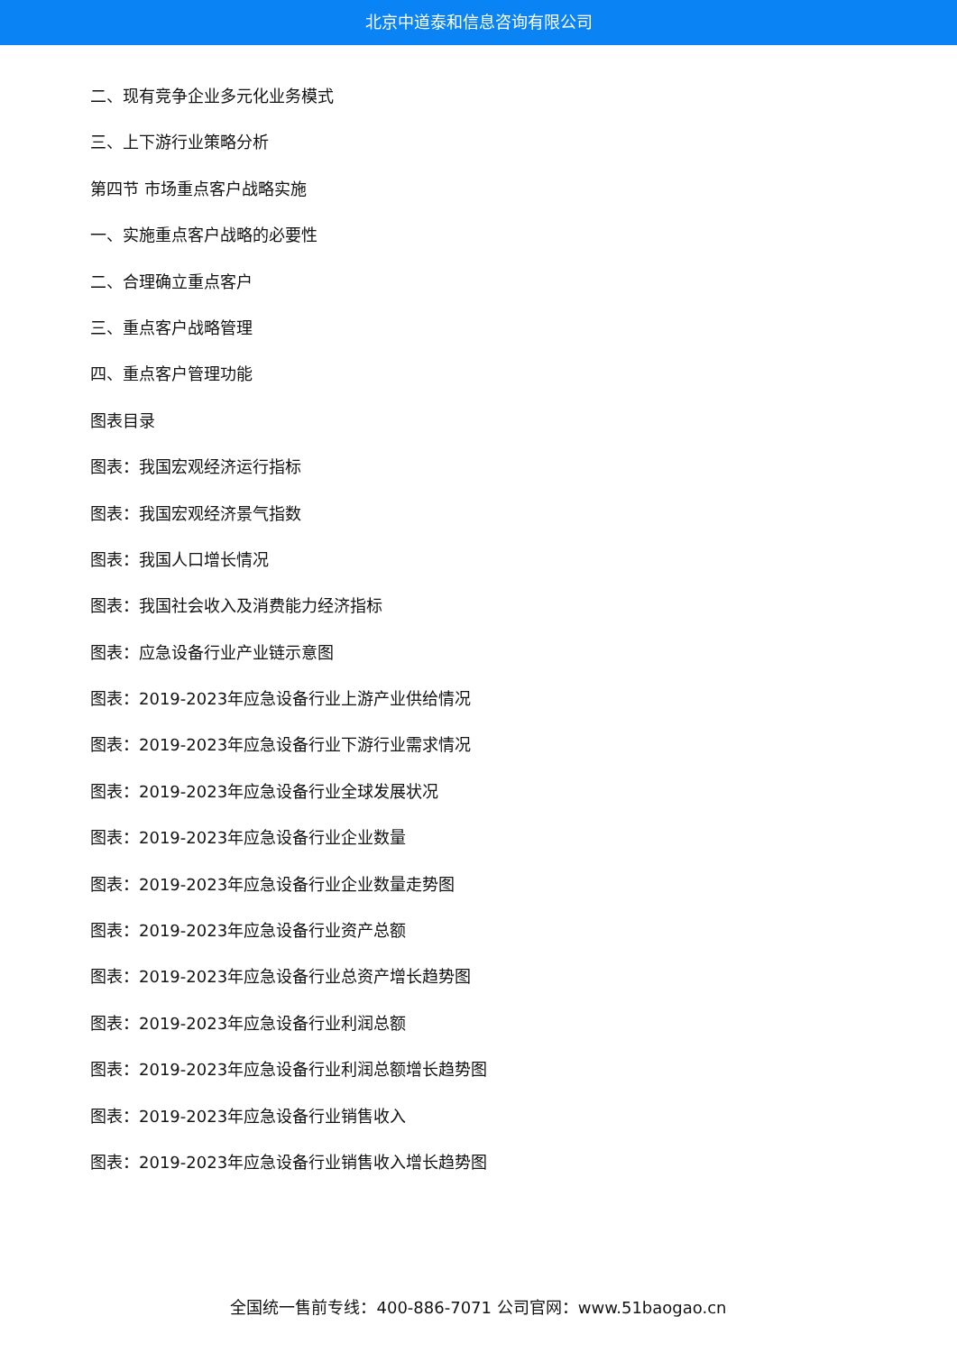北京中道泰和信息咨询有限公司
二、现有竞争企业多元化业务模式
三、上下游行业策略分析
第四节 市场重点客户战略实施
一、实施重点客户战略的必要性
二、合理确立重点客户
三、重点客户战略管理
四、重点客户管理功能
图表目录
图表：我国宏观经济运行指标
图表：我国宏观经济景气指数
图表：我国人口增长情况
图表：我国社会收入及消费能力经济指标
图表：应急设备行业产业链示意图
图表：2019-2023年应急设备行业上游产业供给情况
图表：2019-2023年应急设备行业下游行业需求情况
图表：2019-2023年应急设备行业全球发展状况
图表：2019-2023年应急设备行业企业数量
图表：2019-2023年应急设备行业企业数量走势图
图表：2019-2023年应急设备行业资产总额
图表：2019-2023年应急设备行业总资产增长趋势图
图表：2019-2023年应急设备行业利润总额
图表：2019-2023年应急设备行业利润总额增长趋势图
图表：2019-2023年应急设备行业销售收入
图表：2019-2023年应急设备行业销售收入增长趋势图
全国统一售前专线：400-886-7071 公司官网：www.51baogao.cn